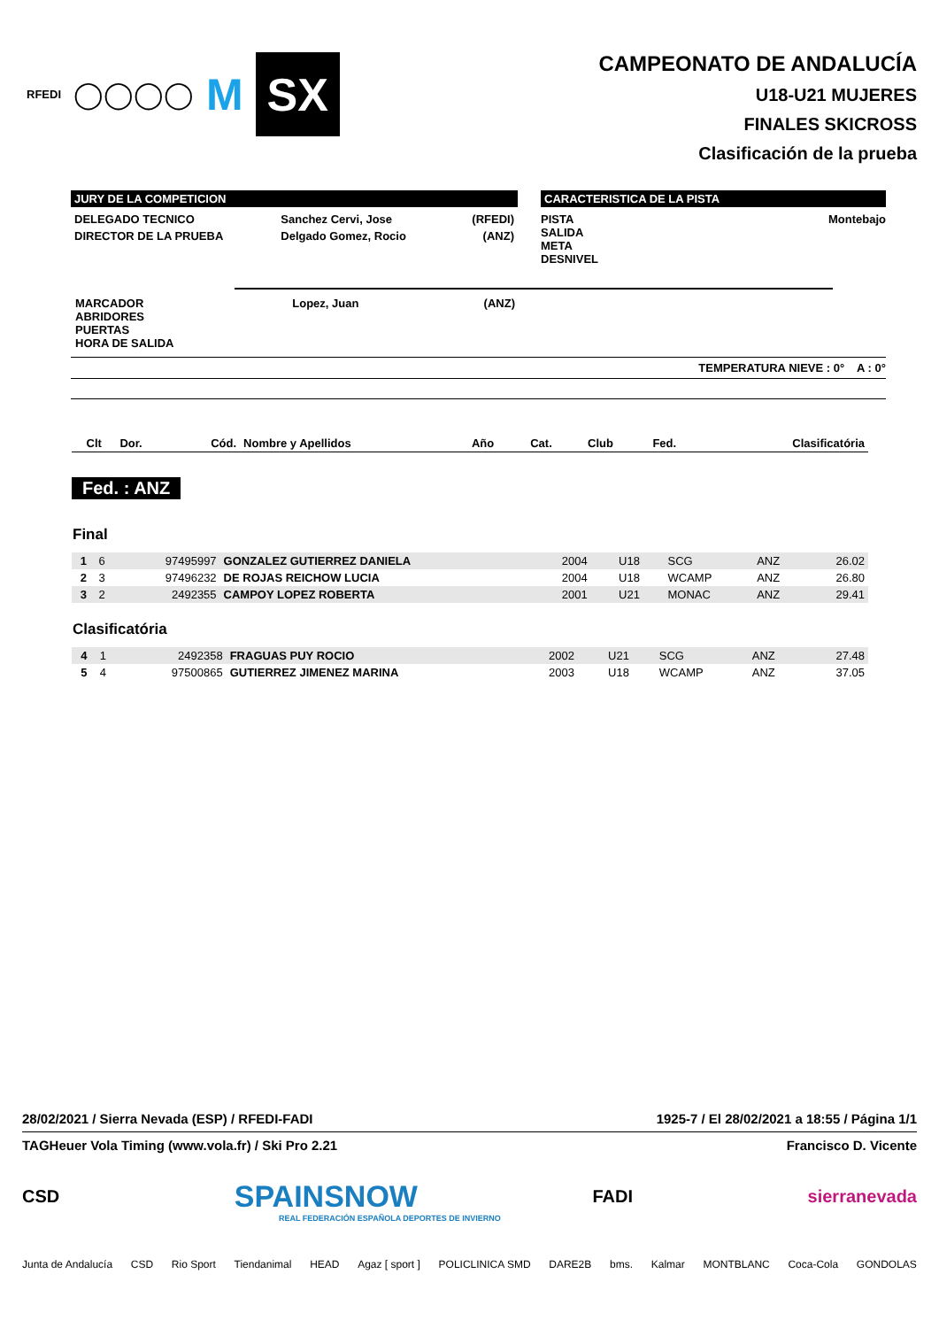RFEDI ◯◯◯◯ M
SX
CAMPEONATO DE ANDALUCÍA
U18-U21 MUJERES
FINALES SKICROSS
Clasificación de la prueba
JURY DE LA COMPETICION
| DELEGADO TECNICO | Sanchez Cervi, Jose | (RFEDI) |
| DIRECTOR DE LA PRUEBA | Delgado Gomez, Rocio | (ANZ) |
CARACTERISTICA DE LA PISTA
PISTA
SALIDA
META
DESNIVEL Montebajo
| MARCADOR ABRIDORES PUERTAS HORA DE SALIDA | Lopez, Juan | (ANZ) |
TEMPERATURA NIEVE : 0° A : 0°
| Clt | Dor. | Cód. | Nombre y Apellidos | Año | Cat. | Club | Fed. | Clasificatória |
| --- | --- | --- | --- | --- | --- | --- | --- | --- |
Fed. : ANZ
Final
| 1 | 6 | 97495997 | GONZALEZ GUTIERREZ DANIELA | 2004 | U18 | SCG | ANZ | 26.02 |
| 2 | 3 | 97496232 | DE ROJAS REICHOW LUCIA | 2004 | U18 | WCAMP | ANZ | 26.80 |
| 3 | 2 | 2492355 | CAMPOY LOPEZ ROBERTA | 2001 | U21 | MONAC | ANZ | 29.41 |
Clasificatória
| 4 | 1 | 2492358 | FRAGUAS PUY ROCIO | 2002 | U21 | SCG | ANZ | 27.48 |
| 5 | 4 | 97500865 | GUTIERREZ JIMENEZ MARINA | 2003 | U18 | WCAMP | ANZ | 37.05 |
28/02/2021 / Sierra Nevada (ESP) / RFEDI-FADI 1925-7 / El 28/02/2021 a 18:55 / Página 1/1
TAGHeuer Vola Timing (www.vola.fr) / Ski Pro 2.21 Francisco D. Vicente
CSD SPAINSNOW FADI sierranevada
REAL FEDERACIÓN ESPAÑOLA DEPORTES DE INVIERNO
Junta de Andalucía CSD Rio Sport Tiendanimal HEAD Agaz [ sport ] POLICLINICA SMD DARE2B bms. Kalmar MONTBLANC Coca-Cola GONDOLAS